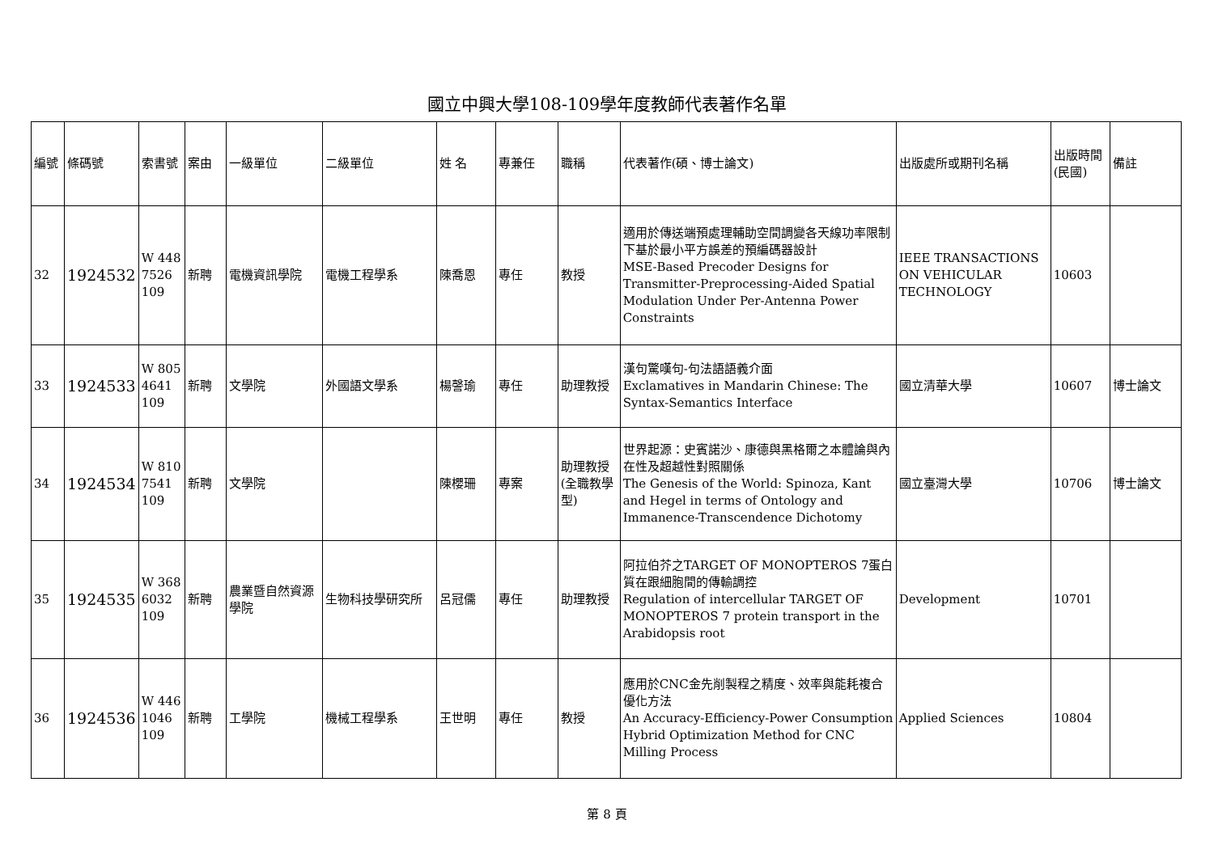國立中興大學108-109學年度教師代表著作名單
| 編號 | 條碼號 | 索書號 | 案由 | 一級單位 | 二級單位 | 姓 名 | 專兼任 | 職稱 | 代表著作(碩、博士論文) | 出版處所或期刊名稱 | 出版時間(民國) | 備註 |
| --- | --- | --- | --- | --- | --- | --- | --- | --- | --- | --- | --- | --- |
| 32 | 1924532 | W 448 7526 109 | 新聘 | 電機資訊學院 | 電機工程學系 | 陳喬恩 | 專任 | 教授 | 適用於傳送端預處理輔助空間調變各天線功率限制下基於最小平方誤差的預編碼器設計 MSE-Based Precoder Designs for Transmitter-Preprocessing-Aided Spatial Modulation Under Per-Antenna Power Constraints | IEEE TRANSACTIONS ON VEHICULAR TECHNOLOGY | 10603 | |
| 33 | 1924533 | W 805 4641 109 | 新聘 | 文學院 | 外國語文學系 | 楊謦瑜 | 專任 | 助理教授 | 漢句驚嘆句-句法語語義介面 Exclamatives in Mandarin Chinese: The Syntax-Semantics Interface | 國立清華大學 | 10607 | 博士論文 |
| 34 | 1924534 | W 810 7541 109 | 新聘 | 文學院 | | 陳櫻珊 | 專案 | 助理教授(全職教學型) | 世界起源：史賓諾沙、康德與黑格爾之本體論與內在性及超越性對照關係 The Genesis of the World: Spinoza, Kant and Hegel in terms of Ontology and Immanence-Transcendence Dichotomy | 國立臺灣大學 | 10706 | 博士論文 |
| 35 | 1924535 | W 368 6032 109 | 新聘 | 農業暨自然資源學院 | 生物科技學研究所 | 呂冠儒 | 專任 | 助理教授 | 阿拉伯芥之TARGET OF MONOPTEROS 7蛋白質在跟細胞間的傳輸調控 Regulation of intercellular TARGET OF MONOPTEROS 7 protein transport in the Arabidopsis root | Development | 10701 | |
| 36 | 1924536 | W 446 1046 109 | 新聘 | 工學院 | 機械工程學系 | 王世明 | 專任 | 教授 | 應用於CNC金先削製程之精度、效率與能耗複合優化方法 An Accuracy-Efficiency-Power Consumption Hybrid Optimization Method for CNC Milling Process | Applied Sciences | 10804 | |
第 8 頁